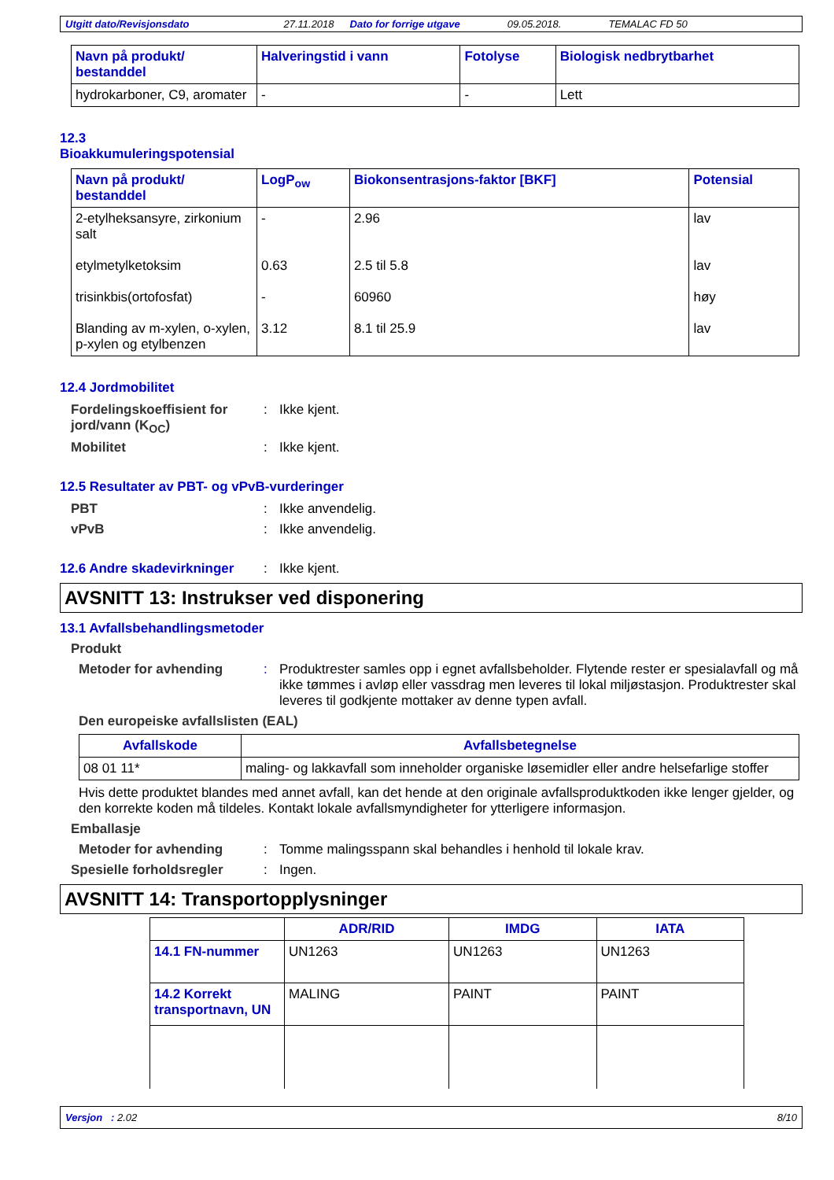Utgitt dato/Revisjonsdato 27.11.2018 Dato for forrige utgave 09.05.2018. TEMALAC FD 50
| Navn på produkt/ bestanddel | Halveringstid i vann | Fotolyse | Biologisk nedbrytbarhet |
| --- | --- | --- | --- |
| hydrokarboner, C9, aromater | - | - | Lett |
12.3
Bioakkumuleringspotensial
| Navn på produkt/ bestanddel | LogP<sub>ow</sub> | Biokonsentrasjons-faktor [BKF] | Potensial |
| --- | --- | --- | --- |
| 2-etylheksansyre, zirkonium salt | - | 2.96 | lav |
| etylmetylketoksim | 0.63 | 2.5 til 5.8 | lav |
| trisinkbis(ortofosfat) | - | 60960 | høy |
| Blanding av m-xylen, o-xylen, p-xylen og etylbenzen | 3.12 | 8.1 til 25.9 | lav |
12.4 Jordmobilitet
Fordelingskoeffisient for jord/vann (K<sub>OC</sub>)
: Ikke kjent.
Mobilitet : Ikke kjent.
12.5 Resultater av PBT- og vPvB-vurderinger
PBT : Ikke anvendelig.
vPvB : Ikke anvendelig.
12.6 Andre skadevirkninger
: Ikke kjent.
AVSNITT 13: Instrukser ved disponering
13.1 Avfallsbehandlingsmetoder
Produkt
Metoder for avhending : Produktrester samles opp i egnet avfallsbeholder. Flytende rester er spesialavfall og må ikke tømmes i avløp eller vassdrag men leveres til lokal miljøstasjon. Produktrester skal leveres til godkjente mottaker av denne typen avfall.
Den europeiske avfallslisten (EAL)
| Avfallskode | Avfallsbetegnelse |
| --- | --- |
| 08 01 11* | maling- og lakkavfall som inneholder organiske løsemidler eller andre helsefarlige stoffer |
Hvis dette produktet blandes med annet avfall, kan det hende at den originale avfallsproduktkoden ikke lenger gjelder, og den korrekte koden må tildeles. Kontakt lokale avfallsmyndigheter for ytterligere informasjon.
Emballasje
Metoder for avhending : Tomme malingsspann skal behandles i henhold til lokale krav.
Spesielle forholdsregler : Ingen.
AVSNITT 14: Transportopplysninger
| | ADR/RID | IMDG | IATA |
| --- | --- | --- | --- |
| 14.1 FN-nummer | UN1263 | UN1263 | UN1263 |
| 14.2 Korrekt transportnavn, UN | MALING | PAINT | PAINT |
Versjon : 2.02 8/10